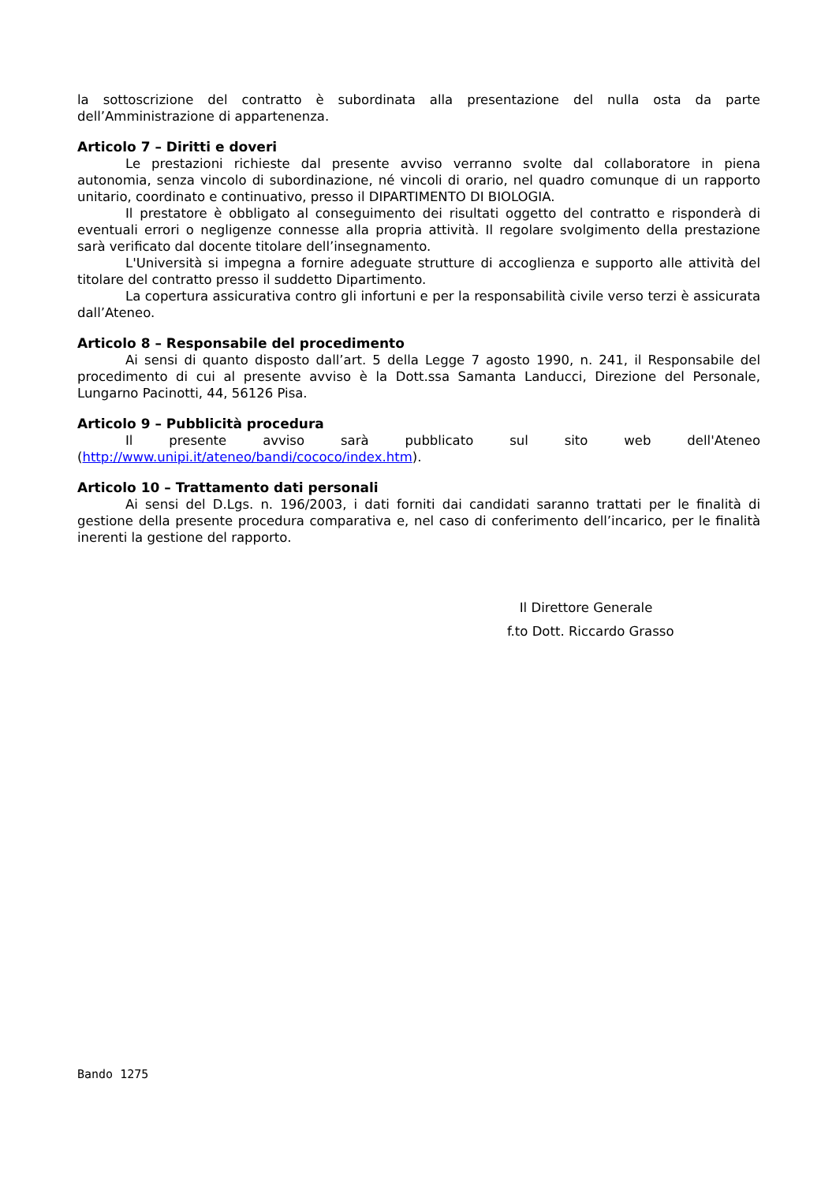la sottoscrizione del contratto è subordinata alla presentazione del nulla osta da parte dell’Amministrazione di appartenenza.
Articolo 7 – Diritti e doveri
Le prestazioni richieste dal presente avviso verranno svolte dal collaboratore in piena autonomia, senza vincolo di subordinazione, né vincoli di orario, nel quadro comunque di un rapporto unitario, coordinato e continuativo, presso il DIPARTIMENTO DI BIOLOGIA.
Il prestatore è obbligato al conseguimento dei risultati oggetto del contratto e risponderà di eventuali errori o negligenze connesse alla propria attività. Il regolare svolgimento della prestazione sarà verificato dal docente titolare dell’insegnamento.
L'Università si impegna a fornire adeguate strutture di accoglienza e supporto alle attività del titolare del contratto presso il suddetto Dipartimento.
La copertura assicurativa contro gli infortuni e per la responsabilità civile verso terzi è assicurata dall’Ateneo.
Articolo 8 – Responsabile del procedimento
Ai sensi di quanto disposto dall’art. 5 della Legge 7 agosto 1990, n. 241, il Responsabile del procedimento di cui al presente avviso è la Dott.ssa Samanta Landucci, Direzione del Personale, Lungarno Pacinotti, 44, 56126 Pisa.
Articolo 9 – Pubblicità procedura
Il presente avviso sarà pubblicato sul sito web dell'Ateneo (http://www.unipi.it/ateneo/bandi/cococo/index.htm).
Articolo 10 – Trattamento dati personali
Ai sensi del D.Lgs. n. 196/2003, i dati forniti dai candidati saranno trattati per le finalità di gestione della presente procedura comparativa e, nel caso di conferimento dell’incarico, per le finalità inerenti la gestione del rapporto.
Il Direttore Generale
f.to Dott. Riccardo Grasso
Bando 1275